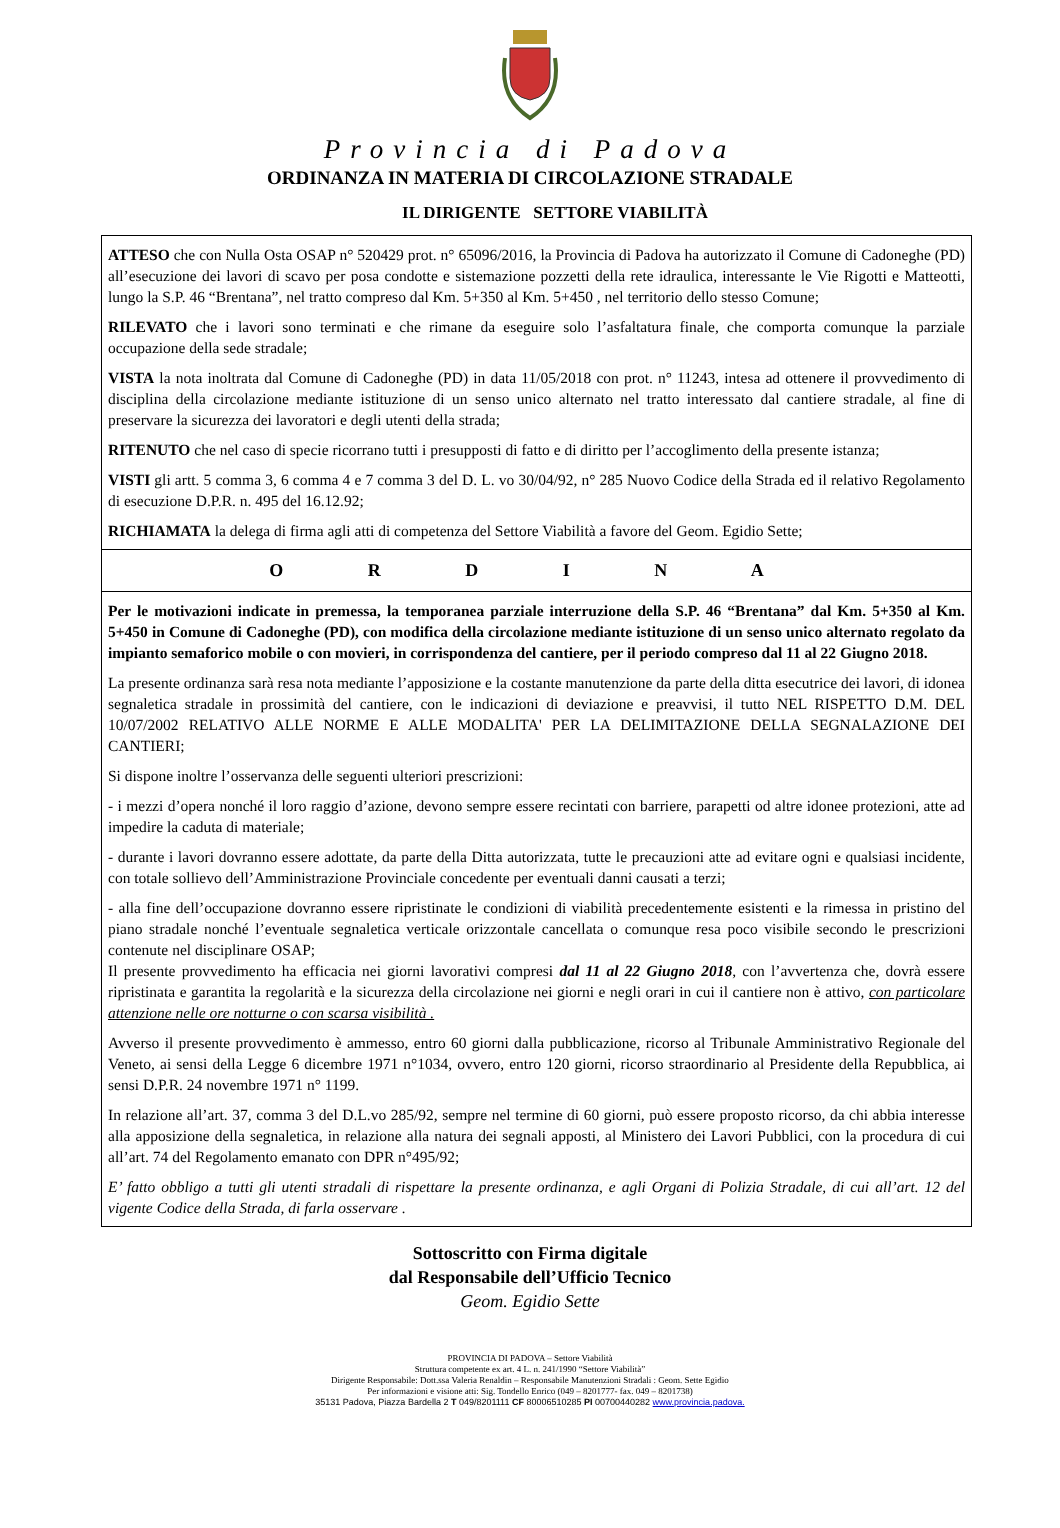Provincia di Padova
ORDINANZA IN MATERIA DI CIRCOLAZIONE STRADALE
IL DIRIGENTE SETTORE VIABILITÀ
ATTESO che con Nulla Osta OSAP n° 520429 prot. n° 65096/2016, la Provincia di Padova ha autorizzato il Comune di Cadoneghe (PD) all’esecuzione dei lavori di scavo per posa condotte e sistemazione pozzetti della rete idraulica, interessante le Vie Rigotti e Matteotti, lungo la S.P. 46 “Brentana”, nel tratto compreso dal Km. 5+350 al Km. 5+450 , nel territorio dello stesso Comune;
RILEVATO che i lavori sono terminati e che rimane da eseguire solo l’asfaltatura finale, che comporta comunque la parziale occupazione della sede stradale;
VISTA la nota inoltrata dal Comune di Cadoneghe (PD) in data 11/05/2018 con prot. n° 11243, intesa ad ottenere il provvedimento di disciplina della circolazione mediante istituzione di un senso unico alternato nel tratto interessato dal cantiere stradale, al fine di preservare la sicurezza dei lavoratori e degli utenti della strada;
RITENUTO che nel caso di specie ricorrano tutti i presupposti di fatto e di diritto per l’accoglimento della presente istanza;
VISTI gli artt. 5 comma 3, 6 comma 4 e 7 comma 3 del D. L. vo 30/04/92, n° 285 Nuovo Codice della Strada ed il relativo Regolamento di esecuzione D.P.R. n. 495 del 16.12.92;
RICHIAMATA la delega di firma agli atti di competenza del Settore Viabilità a favore del Geom. Egidio Sette;
O R D I N A
Per le motivazioni indicate in premessa, la temporanea parziale interruzione della S.P. 46 “Brentana” dal Km. 5+350 al Km. 5+450 in Comune di Cadoneghe (PD), con modifica della circolazione mediante istituzione di un senso unico alternato regolato da impianto semaforico mobile o con movieri, in corrispondenza del cantiere, per il periodo compreso dal 11 al 22 Giugno 2018.
La presente ordinanza sarà resa nota mediante l’apposizione e la costante manutenzione da parte della ditta esecutrice dei lavori, di idonea segnaletica stradale in prossimità del cantiere, con le indicazioni di deviazione e preavvisi, il tutto NEL RISPETTO D.M. DEL 10/07/2002 RELATIVO ALLE NORME E ALLE MODALITA' PER LA DELIMITAZIONE DELLA SEGNALAZIONE DEI CANTIERI;
Si dispone inoltre l’osservanza delle seguenti ulteriori prescrizioni:
- i mezzi d’opera nonché il loro raggio d’azione, devono sempre essere recintati con barriere, parapetti od altre idonee protezioni, atte ad impedire la caduta di materiale;
- durante i lavori dovranno essere adottate, da parte della Ditta autorizzata, tutte le precauzioni atte ad evitare ogni e qualsiasi incidente, con totale sollievo dell’Amministrazione Provinciale concedente per eventuali danni causati a terzi;
- alla fine dell’occupazione dovranno essere ripristinate le condizioni di viabilità precedentemente esistenti e la rimessa in pristino del piano stradale nonché l’eventuale segnaletica verticale orizzontale cancellata o comunque resa poco visibile secondo le prescrizioni contenute nel disciplinare OSAP;
Il presente provvedimento ha efficacia nei giorni lavorativi compresi dal 11 al 22 Giugno 2018, con l’avvertenza che, dovrà essere ripristinata e garantita la regolarità e la sicurezza della circolazione nei giorni e negli orari in cui il cantiere non è attivo, con particolare attenzione nelle ore notturne o con scarsa visibilità .
Avverso il presente provvedimento è ammesso, entro 60 giorni dalla pubblicazione, ricorso al Tribunale Amministrativo Regionale del Veneto, ai sensi della Legge 6 dicembre 1971 n°1034, ovvero, entro 120 giorni, ricorso straordinario al Presidente della Repubblica, ai sensi D.P.R. 24 novembre 1971 n° 1199.
In relazione all’art. 37, comma 3 del D.L.vo 285/92, sempre nel termine di 60 giorni, può essere proposto ricorso, da chi abbia interesse alla apposizione della segnaletica, in relazione alla natura dei segnali apposti, al Ministero dei Lavori Pubblici, con la procedura di cui all’art. 74 del Regolamento emanato con DPR n°495/92;
E’ fatto obbligo a tutti gli utenti stradali di rispettare la presente ordinanza, e agli Organi di Polizia Stradale, di cui all’art. 12 del vigente Codice della Strada, di farla osservare .
Sottoscritto con Firma digitale
dal Responsabile dell’Ufficio Tecnico
Geom. Egidio Sette
PROVINCIA DI PADOVA – Settore Viabilità
Struttura competente ex art. 4 L. n. 241/1990 “Settore Viabilità”
Dirigente Responsabile: Dott.ssa Valeria Renaldin – Responsabile Manutenzioni Stradali : Geom. Sette Egidio
Per informazioni e visione atti: Sig. Tondello Enrico (049 – 8201777- fax. 049 – 8201738)
35131 Padova, Piazza Bardella 2 T 049/8201111 CF 80006510285 PI 00700440282 www.provincia.padova.